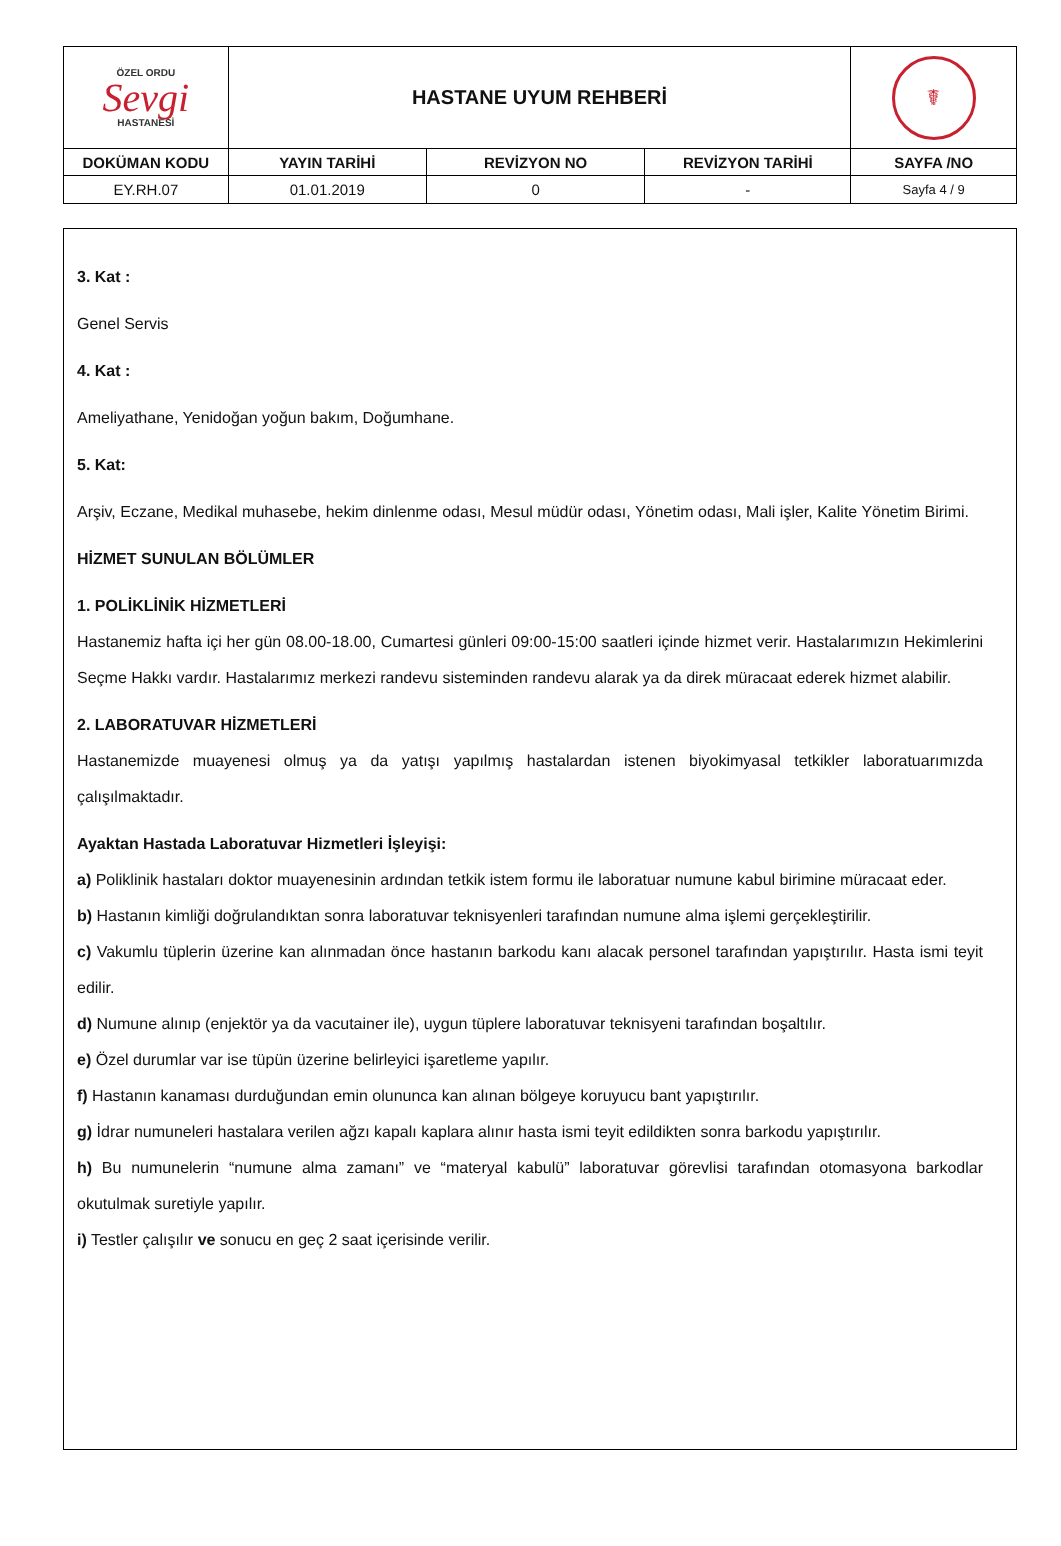| ÖZEL ORDU Sevgi HASTANESİ | HASTANE UYUM REHBERİ | | | ☤ |
| DOKÜMAN KODU | YAYIN TARİHİ | REVİZYON NO | REVİZYON TARİHİ | SAYFA /NO |
| EY.RH.07 | 01.01.2019 | 0 | - | Sayfa 4 / 9 |
3. Kat :
Genel Servis
4. Kat :
Ameliyathane, Yenidoğan yoğun bakım, Doğumhane.
5. Kat:
Arşiv, Eczane, Medikal muhasebe, hekim dinlenme odası, Mesul müdür odası, Yönetim odası, Mali işler, Kalite Yönetim Birimi.
HİZMET SUNULAN BÖLÜMLER
1. POLİKLİNİK HİZMETLERİ
Hastanemiz hafta içi her gün 08.00-18.00, Cumartesi günleri 09:00-15:00 saatleri içinde hizmet verir. Hastalarımızın Hekimlerini Seçme Hakkı vardır. Hastalarımız merkezi randevu sisteminden randevu alarak ya da direk müracaat ederek hizmet alabilir.
2. LABORATUVAR HİZMETLERİ
Hastanemizde muayenesi olmuş ya da yatışı yapılmış hastalardan istenen biyokimyasal tetkikler laboratuarımızda çalışılmaktadır.
Ayaktan Hastada Laboratuvar Hizmetleri İşleyişi:
a) Poliklinik hastaları doktor muayenesinin ardından tetkik istem formu ile laboratuar numune kabul birimine müracaat eder.
b) Hastanın kimliği doğrulandıktan sonra laboratuvar teknisyenleri tarafından numune alma işlemi gerçekleştirilir.
c) Vakumlu tüplerin üzerine kan alınmadan önce hastanın barkodu kanı alacak personel tarafından yapıştırılır. Hasta ismi teyit edilir.
d) Numune alınıp (enjektör ya da vacutainer ile), uygun tüplere laboratuvar teknisyeni tarafından boşaltılır.
e) Özel durumlar var ise tüpün üzerine belirleyici işaretleme yapılır.
f) Hastanın kanaması durduğundan emin olununca kan alınan bölgeye koruyucu bant yapıştırılır.
g) İdrar numuneleri hastalara verilen ağzı kapalı kaplara alınır hasta ismi teyit edildikten sonra barkodu yapıştırılır.
h) Bu numunelerin “numune alma zamanı” ve “materyal kabulü” laboratuvar görevlisi tarafından otomasyona barkodlar okutulmak suretiyle yapılır.
i) Testler çalışılır ve sonucu en geç 2 saat içerisinde verilir.